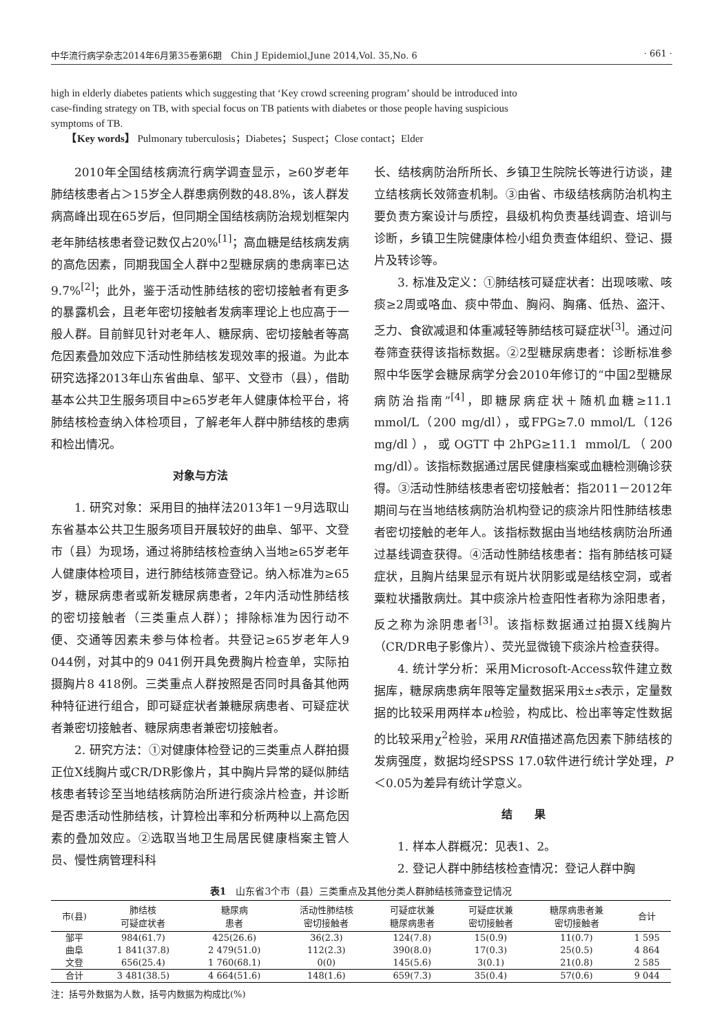中华流行病学杂志2014年6月第35卷第6期　Chin J Epidemiol,June 2014,Vol. 35,No. 6 · 661 ·
high in elderly diabetes patients which suggesting that ‘Key crowd screening program’ should be introduced into case-finding strategy on TB, with special focus on TB patients with diabetes or those people having suspicious symptoms of TB.
　　【Key words】 Pulmonary tuberculosis；Diabetes；Suspect；Close contact；Elder
2010年全国结核病流行病学调查显示，≥60岁老年肺结核患者占＞15岁全人群患病例数的48.8%，该人群发病高峰出现在65岁后，但同期全国结核病防治规划框架内老年肺结核患者登记数仅占20%<sup>[1]</sup>；高血糖是结核病发病的高危因素，同期我国全人群中2型糖尿病的患病率已达9.7%<sup>[2]</sup>；此外，鉴于活动性肺结核的密切接触者有更多的暴露机会，且老年密切接触者发病率理论上也应高于一般人群。目前鲜见针对老年人、糖尿病、密切接触者等高危因素叠加效应下活动性肺结核发现效率的报道。为此本研究选择2013年山东省曲阜、邹平、文登市（县），借助基本公共卫生服务项目中≥65岁老年人健康体检平台，将肺结核检查纳入体检项目，了解老年人群中肺结核的患病和检出情况。
对象与方法
1. 研究对象：采用目的抽样法2013年1－9月选取山东省基本公共卫生服务项目开展较好的曲阜、邹平、文登市（县）为现场，通过将肺结核检查纳入当地≥65岁老年人健康体检项目，进行肺结核筛查登记。纳入标准为≥65岁，糖尿病患者或新发糖尿病患者，2年内活动性肺结核的密切接触者（三类重点人群）；排除标准为因行动不便、交通等因素未参与体检者。共登记≥65岁老年人9 044例，对其中的9 041例开具免费胸片检查单，实际拍摄胸片8 418例。三类重点人群按照是否同时具备其他两种特征进行组合，即可疑症状者兼糖尿病患者、可疑症状者兼密切接触者、糖尿病患者兼密切接触者。
2. 研究方法：①对健康体检登记的三类重点人群拍摄正位X线胸片或CR/DR影像片，其中胸片异常的疑似肺结核患者转诊至当地结核病防治所进行痰涂片检查，并诊断是否患活动性肺结核，计算检出率和分析两种以上高危因素的叠加效应。②选取当地卫生局居民健康档案主管人员、慢性病管理科科
长、结核病防治所所长、乡镇卫生院院长等进行访谈，建立结核病长效筛查机制。③由省、市级结核病防治机构主要负责方案设计与质控，县级机构负责基线调查、培训与诊断，乡镇卫生院健康体检小组负责查体组织、登记、摄片及转诊等。
3. 标准及定义：①肺结核可疑症状者：出现咳嗽、咳痰≥2周或咯血、痰中带血、胸闷、胸痛、低热、盗汗、乏力、食欲减退和体重减轻等肺结核可疑症状<sup>[3]</sup>。通过问卷筛查获得该指标数据。②2型糖尿病患者：诊断标准参照中华医学会糖尿病学分会2010年修订的“中国2型糖尿病防治指南”<sup>[4]</sup>，即糖尿病症状＋随机血糖≥11.1 mmol/L（200 mg/dl），或FPG≥7.0 mmol/L（126 mg/dl），或OGTT中2hPG≥11.1 mmol/L（200 mg/dl）。该指标数据通过居民健康档案或血糖检测确诊获得。③活动性肺结核患者密切接触者：指2011－2012年期间与在当地结核病防治机构登记的痰涂片阳性肺结核患者密切接触的老年人。该指标数据由当地结核病防治所通过基线调查获得。④活动性肺结核患者：指有肺结核可疑症状，且胸片结果显示有斑片状阴影或是结核空洞，或者粟粒状播散病灶。其中痰涂片检查阳性者称为涂阳患者，反之称为涂阴患者<sup>[3]</sup>。该指标数据通过拍摄X线胸片（CR/DR电子影像片）、荧光显微镜下痰涂片检查获得。
4. 统计学分析：采用Microsoft-Access软件建立数据库，糖尿病患病年限等定量数据采用x̄±s表示，定量数据的比较采用两样本u检验，构成比、检出率等定性数据的比较采用χ<sup>2</sup>检验，采用RR值描述高危因素下肺结核的发病强度，数据均经SPSS 17.0软件进行统计学处理，P＜0.05为差异有统计学意义。
结　　果
1. 样本人群概况：见表1、2。
2. 登记人群中肺结核检查情况：登记人群中胸
表1　山东省3个市（县）三类重点及其他分类人群肺结核筛查登记情况
| 市(县) | 肺结核 可疑症状者 | 糖尿病 患者 | 活动性肺结核 密切接触者 | 可疑症状兼 糖尿病患者 | 可疑症状兼 密切接触者 | 糖尿病患者兼 密切接触者 | 合计 |
| --- | --- | --- | --- | --- | --- | --- | --- |
| 邹平 | 984(61.7) | 425(26.6) | 36(2.3) | 124(7.8) | 15(0.9) | 11(0.7) | 1 595 |
| 曲阜 | 1 841(37.8) | 2 479(51.0) | 112(2.3) | 390(8.0) | 17(0.3) | 25(0.5) | 4 864 |
| 文登 | 656(25.4) | 1 760(68.1) | 0(0) | 145(5.6) | 3(0.1) | 21(0.8) | 2 585 |
| 合计 | 3 481(38.5) | 4 664(51.6) | 148(1.6) | 659(7.3) | 35(0.4) | 57(0.6) | 9 044 |
注：括号外数据为人数，括号内数据为构成比(%)